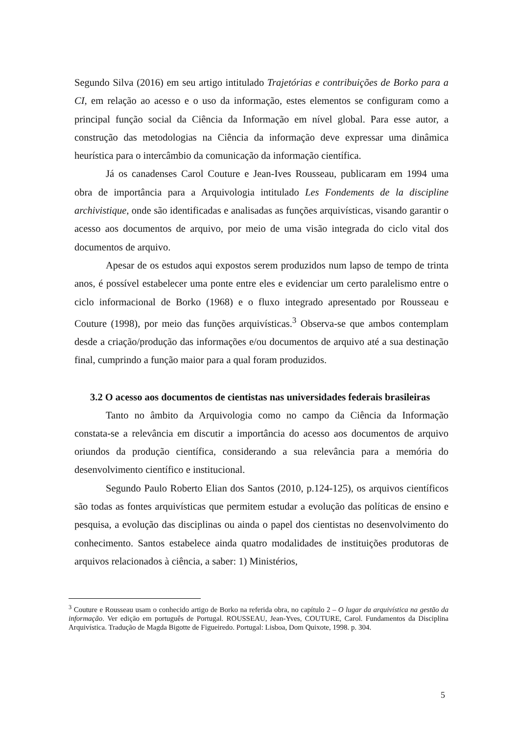Segundo Silva (2016) em seu artigo intitulado Trajetórias e contribuições de Borko para a CI, em relação ao acesso e o uso da informação, estes elementos se configuram como a principal função social da Ciência da Informação em nível global. Para esse autor, a construção das metodologias na Ciência da informação deve expressar uma dinâmica heurística para o intercâmbio da comunicação da informação científica.
Já os canadenses Carol Couture e Jean-Ives Rousseau, publicaram em 1994 uma obra de importância para a Arquivologia intitulado Les Fondements de la discipline archivistique, onde são identificadas e analisadas as funções arquivísticas, visando garantir o acesso aos documentos de arquivo, por meio de uma visão integrada do ciclo vital dos documentos de arquivo.
Apesar de os estudos aqui expostos serem produzidos num lapso de tempo de trinta anos, é possível estabelecer uma ponte entre eles e evidenciar um certo paralelismo entre o ciclo informacional de Borko (1968) e o fluxo integrado apresentado por Rousseau e Couture (1998), por meio das funções arquivísticas.<sup>3</sup> Observa-se que ambos contemplam desde a criação/produção das informações e/ou documentos de arquivo até a sua destinação final, cumprindo a função maior para a qual foram produzidos.
3.2 O acesso aos documentos de cientistas nas universidades federais brasileiras
Tanto no âmbito da Arquivologia como no campo da Ciência da Informação constata-se a relevância em discutir a importância do acesso aos documentos de arquivo oriundos da produção científica, considerando a sua relevância para a memória do desenvolvimento científico e institucional.
Segundo Paulo Roberto Elian dos Santos (2010, p.124-125), os arquivos científicos são todas as fontes arquivísticas que permitem estudar a evolução das políticas de ensino e pesquisa, a evolução das disciplinas ou ainda o papel dos cientistas no desenvolvimento do conhecimento. Santos estabelece ainda quatro modalidades de instituições produtoras de arquivos relacionados à ciência, a saber: 1) Ministérios,
<sup>3</sup> Couture e Rousseau usam o conhecido artigo de Borko na referida obra, no capítulo 2 – O lugar da arquivística na gestão da informação. Ver edição em português de Portugal. ROUSSEAU, Jean-Yves, COUTURE, Carol. Fundamentos da Disciplina Arquivística. Tradução de Magda Bigotte de Figueiredo. Portugal: Lisboa, Dom Quixote, 1998. p. 304.
5